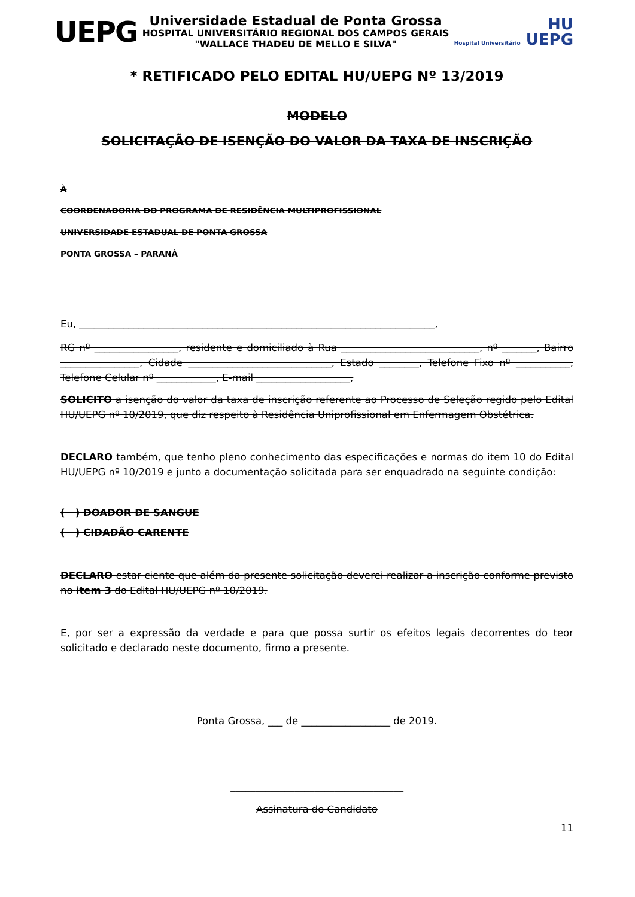UEPG
Universidade Estadual de Ponta Grossa
HOSPITAL UNIVERSITÁRIO REGIONAL DOS CAMPOS GERAIS
"WALLACE THADEU DE MELLO E SILVA"
HU
Hospital Universitário UEPG
* RETIFICADO PELO EDITAL HU/UEPG Nº 13/2019
MODELO
SOLICITAÇÃO DE ISENÇÃO DO VALOR DA TAXA DE INSCRIÇÃO
À
COORDENADORIA DO PROGRAMA DE RESIDÊNCIA MULTIPROFISSIONAL
UNIVERSIDADE ESTADUAL DE PONTA GROSSA
PONTA GROSSA – PARANÁ
Eu, ________________________________________________________________________,
RG nº _________________, residente e domiciliado à Rua ____________________________, nº _______, Bairro ________________, Cidade _____________________________, Estado ________, Telefone Fixo nº ___________, Telefone Celular nº ____________, E-mail ___________________,
SOLICITO a isenção do valor da taxa de inscrição referente ao Processo de Seleção regido pelo Edital HU/UEPG nº 10/2019, que diz respeito à Residência Uniprofissional em Enfermagem Obstétrica.
DECLARO também, que tenho pleno conhecimento das especificações e normas do item 10 do Edital HU/UEPG nº 10/2019 e junto a documentação solicitada para ser enquadrado na seguinte condição:
( ) DOADOR DE SANGUE
( ) CIDADÃO CARENTE
DECLARO estar ciente que além da presente solicitação deverei realizar a inscrição conforme previsto no item 3 do Edital HU/UEPG nº 10/2019.
E, por ser a expressão da verdade e para que possa surtir os efeitos legais decorrentes do teor solicitado e declarado neste documento, firmo a presente.
Ponta Grossa, ___ de __________________ de 2019.
___________________________________
Assinatura do Candidato
11